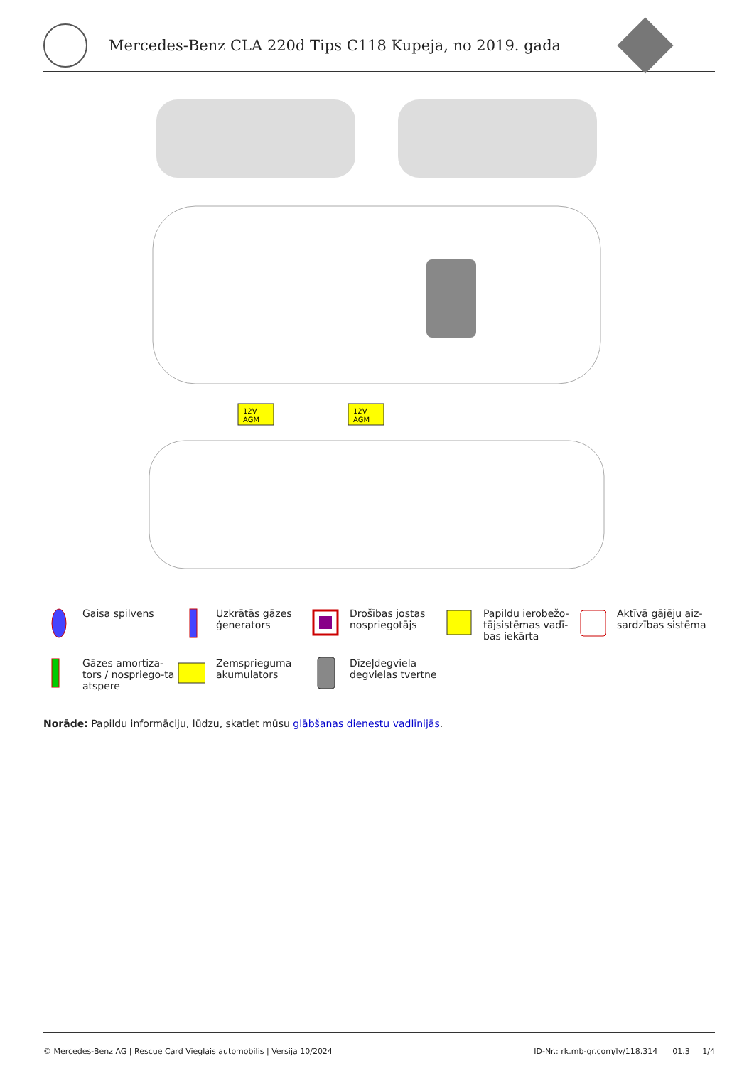Mercedes-Benz CLA 220d Tips C118 Kupeja, no 2019. gada
12V
AGM
12V
AGM
Gaisa spilvens
Uzkrātās gāzes ģenerators
Drošības jostas nospriegotājs
Papildu ierobežo-tājsistēmas vadī-bas iekārta
Aktīvā gājēju aiz-sardzības sistēma
Gāzes amortiza-tors / nospriego-ta atspere
Zemsprieguma akumulators
Dīzeļdegviela degvielas tvertne
Norāde: Papildu informāciju, lūdzu, skatiet mūsu glābšanas dienestu vadlīnijās.
© Mercedes-Benz AG | Rescue Card Vieglais automobilis | Versija 10/2024 ID-Nr.: rk.mb-qr.com/lv/118.314 01.3 1/4